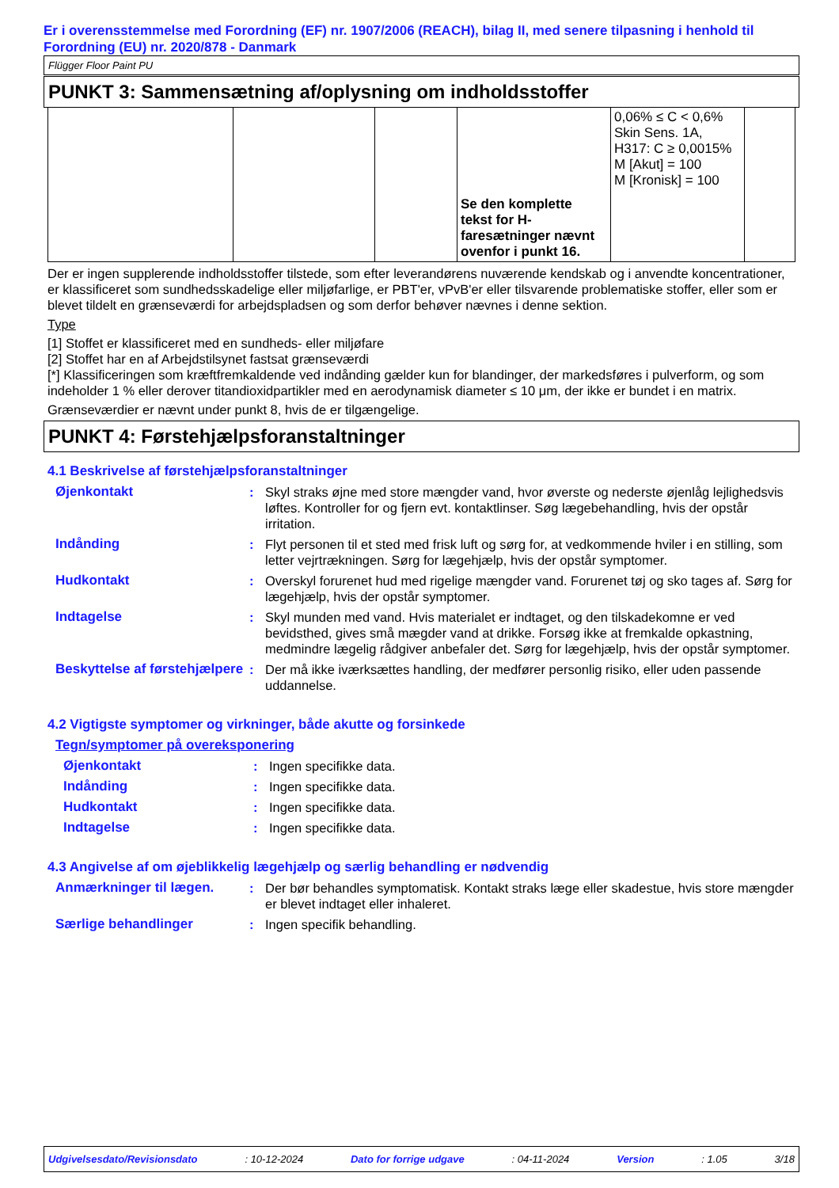Er i overensstemmelse med Forordning (EF) nr. 1907/2006 (REACH), bilag II, med senere tilpasning i henhold til Forordning (EU) nr. 2020/878 - Danmark
Flügger Floor Paint PU
PUNKT 3: Sammensætning af/oplysning om indholdsstoffer
| | | | Se den komplette tekst for H-faresætninger nævnt ovenfor i punkt 16. | 0,06% ≤ C < 0,6% Skin Sens. 1A, H317: C ≥ 0,0015% M [Akut] = 100 M [Kronisk] = 100 | |
Der er ingen supplerende indholdsstoffer tilstede, som efter leverandørens nuværende kendskab og i anvendte koncentrationer, er klassificeret som sundhedsskadelige eller miljøfarlige, er PBT'er, vPvB'er eller tilsvarende problematiske stoffer, eller som er blevet tildelt en grænseværdi for arbejdspladsen og som derfor behøver nævnes i denne sektion.
Type
[1] Stoffet er klassificeret med en sundheds- eller miljøfare
[2] Stoffet har en af Arbejdstilsynet fastsat grænseværdi
[*] Klassificeringen som kræftfremkaldende ved indånding gælder kun for blandinger, der markedsføres i pulverform, og som indeholder 1 % eller derover titandioxidpartikler med en aerodynamisk diameter ≤ 10 μm, der ikke er bundet i en matrix.
Grænseværdier er nævnt under punkt 8, hvis de er tilgængelige.
PUNKT 4: Førstehjælpsforanstaltninger
4.1 Beskrivelse af førstehjælpsforanstaltninger
Øjenkontakt : Skyl straks øjne med store mængder vand, hvor øverste og nederste øjenlåg lejlighedsvis løftes. Kontroller for og fjern evt. kontaktlinser. Søg lægebehandling, hvis der opstår irritation.
Indånding : Flyt personen til et sted med frisk luft og sørg for, at vedkommende hviler i en stilling, som letter vejrtrækningen. Sørg for lægehjælp, hvis der opstår symptomer.
Hudkontakt : Overskyl forurenet hud med rigelige mængder vand. Forurenet tøj og sko tages af. Sørg for lægehjælp, hvis der opstår symptomer.
Indtagelse : Skyl munden med vand. Hvis materialet er indtaget, og den tilskadekomne er ved bevidsthed, gives små mægder vand at drikke. Forsøg ikke at fremkalde opkastning, medmindre lægelig rådgiver anbefaler det. Sørg for lægehjælp, hvis der opstår symptomer.
Beskyttelse af førstehjælpere
: Der må ikke iværksættes handling, der medfører personlig risiko, eller uden passende uddannelse.
4.2 Vigtigste symptomer og virkninger, både akutte og forsinkede
Tegn/symptomer på overeksponering
Øjenkontakt : Ingen specifikke data.
Indånding : Ingen specifikke data.
Hudkontakt : Ingen specifikke data.
Indtagelse : Ingen specifikke data.
4.3 Angivelse af om øjeblikkelig lægehjælp og særlig behandling er nødvendig
Anmærkninger til lægen. : Der bør behandles symptomatisk. Kontakt straks læge eller skadestue, hvis store mængder er blevet indtaget eller inhaleret.
Særlige behandlinger : Ingen specifik behandling.
Udgivelsesdato/Revisionsdato: 10-12-2024 Dato for forrige udgave: 04-11-2024 Version: 1.05 3/18